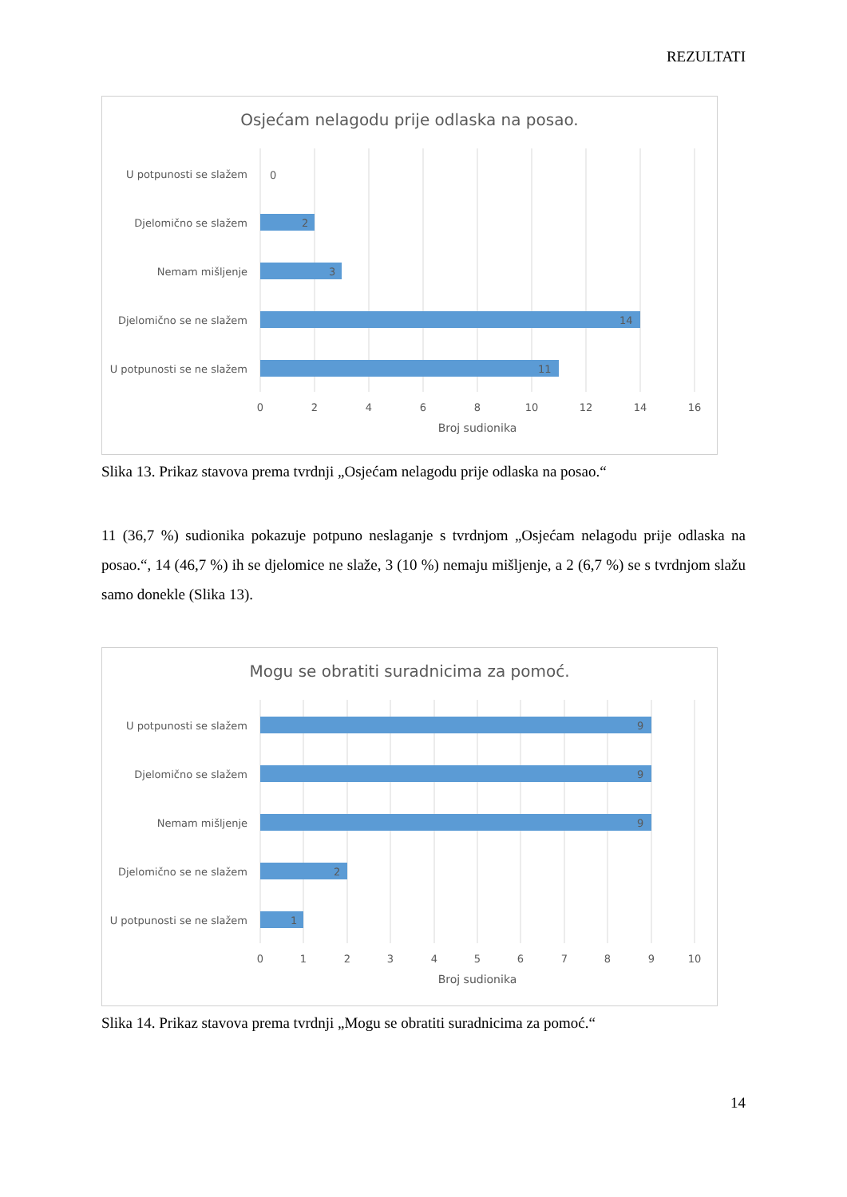REZULTATI
Osjećam nelagodu prije odlaska na posao.
U potpunosti se slažem
Djelomično se slažem
Nemam mišljenje
Djelomično se ne slažem
U potpunosti se ne slažem
0
2
3
14
11
0
2
4
6
8
10
12
14
16
Broj sudionika
Slika 13. Prikaz stavova prema tvrdnji „Osjećam nelagodu prije odlaska na posao.“
11 (36,7 %) sudionika pokazuje potpuno neslaganje s tvrdnjom „Osjećam nelagodu prije odlaska na posao.“, 14 (46,7 %) ih se djelomice ne slaže, 3 (10 %) nemaju mišljenje, a 2 (6,7 %) se s tvrdnjom slažu samo donekle (Slika 13).
Mogu se obratiti suradnicima za pomoć.
U potpunosti se slažem
Djelomično se slažem
Nemam mišljenje
Djelomično se ne slažem
U potpunosti se ne slažem
9
9
9
2
1
0
1
2
3
4
5
6
7
8
9
10
Broj sudionika
Slika 14. Prikaz stavova prema tvrdnji „Mogu se obratiti suradnicima za pomoć.“
14